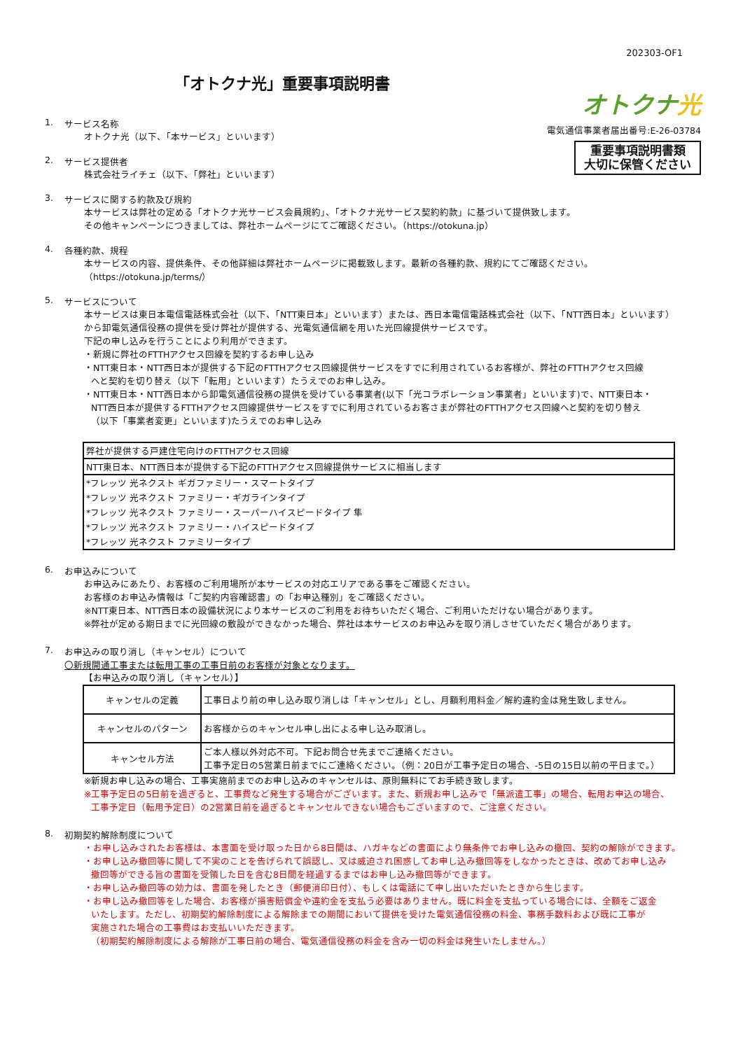202303-OF1
「オトクナ光」重要事項説明書
1. サービス名称
オトクナ光（以下、「本サービス」といいます）
2. サービス提供者
株式会社ライチェ（以下、「弊社」といいます）
オトクナ光
電気通信事業者届出番号:E-26-03784
重要事項説明書類
大切に保管ください
3. サービスに関する約款及び規約
本サービスは弊社の定める「オトクナ光サービス会員規約」、「オトクナ光サービス契約約款」に基づいて提供致します。
その他キャンペーンにつきましては、弊社ホームページにてご確認ください。（https://otokuna.jp）
4. 各種約款、規程
本サービスの内容、提供条件、その他詳細は弊社ホームページに掲載致します。最新の各種約款、規約にてご確認ください。
（https://otokuna.jp/terms/）
5. サービスについて
本サービスは東日本電信電話株式会社（以下、「NTT東日本」といいます）または、西日本電信電話株式会社（以下、「NTT西日本」といいます）
から卸電気通信役務の提供を受け弊社が提供する、光電気通信網を用いた光回線提供サービスです。
下記の申し込みを行うことにより利用ができます。
・新規に弊社のFTTHアクセス回線を契約するお申し込み
・NTT東日本・NTT西日本が提供する下記のFTTHアクセス回線提供サービスをすでに利用されているお客様が、弊社のFTTHアクセス回線
へと契約を切り替え（以下「転用」といいます）たうえでのお申し込み。
・NTT東日本・NTT西日本から卸電気通信役務の提供を受けている事業者(以下「光コラボレーション事業者」といいます)で、NTT東日本・
NTT西日本が提供するFTTHアクセス回線提供サービスをすでに利用されているお客さまが弊社のFTTHアクセス回線へと契約を切り替え
（以下「事業者変更」といいます)たうえでのお申し込み
| 弊社が提供する戸建住宅向けのFTTHアクセス回線 |
| NTT東日本、NTT西日本が提供する下記のFTTHアクセス回線提供サービスに相当します |
| *フレッツ 光ネクスト ギガファミリー・スマートタイプ |
| *フレッツ 光ネクスト ファミリー・ギガラインタイプ |
| *フレッツ 光ネクスト ファミリー・スーパーハイスピードタイプ 隼 |
| *フレッツ 光ネクスト ファミリー・ハイスピードタイプ |
| *フレッツ 光ネクスト ファミリータイプ |
6. お申込みについて
お申込みにあたり、お客様のご利用場所が本サービスの対応エリアである事をご確認ください。
お客様のお申込み情報は「ご契約内容確認書」の「お申込種別」をご確認ください。
※NTT東日本、NTT西日本の設備状況により本サービスのご利用をお待ちいただく場合、ご利用いただけない場合があります。
※弊社が定める期日までに光回線の敷設ができなかった場合、弊社は本サービスのお申込みを取り消しさせていただく場合があります。
7. お申込みの取り消し（キャンセル）について
〇新規開通工事または転用工事の工事日前のお客様が対象となります。
【お申込みの取り消し（キャンセル）】
| キャンセルの定義 | 工事日より前の申し込み取り消しは「キャンセル」とし、月額利用料金／解約違約金は発生致しません。 |
| キャンセルのパターン | お客様からのキャンセル申し出による申し込み取消し。 |
| キャンセル方法 | ご本人様以外対応不可。下記お問合せ先までご連絡ください。 工事予定日の5営業日前までにご連絡ください。（例：20日が工事予定日の場合、-5日の15日以前の平日まで。） |
※新規お申し込みの場合、工事実施前までのお申し込みのキャンセルは、原則無料にてお手続き致します。
※工事予定日の5日前を過ぎると、工事費など発生する場合がございます。また、新規お申し込みで「無派遣工事」の場合、転用お申込の場合、
工事予定日（転用予定日）の2営業日前を過ぎるとキャンセルできない場合もございますので、ご注意ください。
8. 初期契約解除制度について
・お申し込みされたお客様は、本書面を受け取った日から8日間は、ハガキなどの書面により無条件でお申し込みの撤回、契約の解除ができます。
・お申し込み撤回等に関して不実のことを告げられて誤認し、又は威迫され困惑してお申し込み撤回等をしなかったときは、改めてお申し込み
撤回等ができる旨の書面を受領した日を含む8日間を経過するまではお申し込み撤回等ができます。
・お申し込み撤回等の効力は、書面を発したとき（郵便消印日付）、もしくは電話にて申し出いただいたときから生じます。
・お申し込み撤回等をした場合、お客様が損害賠償金や違約金を支払う必要はありません。既に料金を支払っている場合には、全額をご返金
いたします。ただし、初期契約解除制度による解除までの期間において提供を受けた電気通信役務の料金、事務手数料および既に工事が
実施された場合の工事費はお支払いいただきます。
（初期契約解除制度による解除が工事日前の場合、電気通信役務の料金を含み一切の料金は発生いたしません。）